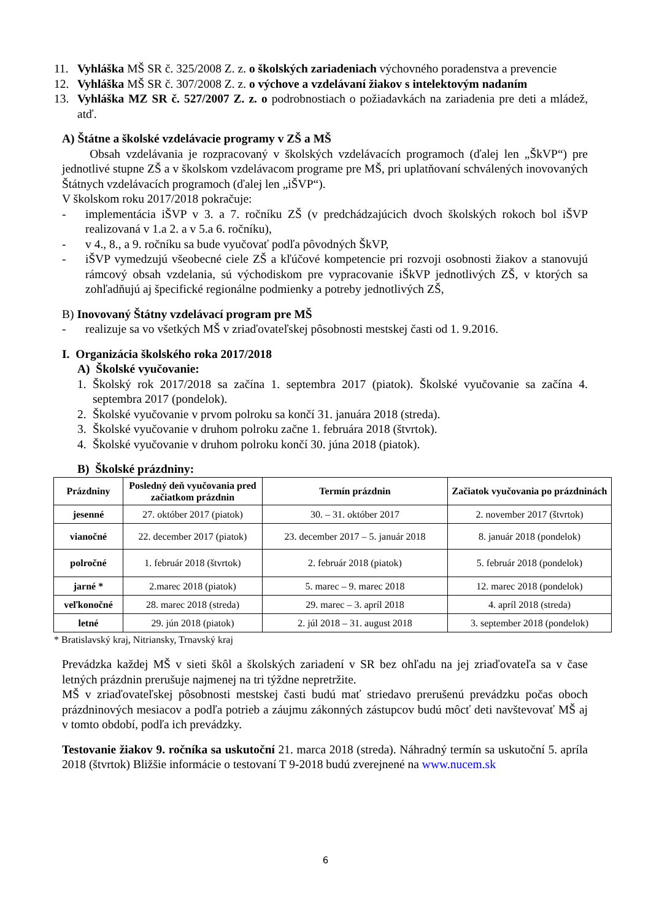11. Vyhláška MŠ SR č. 325/2008 Z. z. o školských zariadeniach výchovného poradenstva a prevencie
12. Vyhláška MŠ SR č. 307/2008 Z. z. o výchove a vzdelávaní žiakov s intelektovým nadaním
13. Vyhláška MZ SR č. 527/2007 Z. z. o podrobnostiach o požiadavkách na zariadenia pre deti a mládež, atď.
A) Štátne a školské vzdelávacie programy v ZŠ a MŠ
Obsah vzdelávania je rozpracovaný v školských vzdelávacích programoch (ďalej len „ŠkVP“) pre jednotlivé stupne ZŠ a v školskom vzdelávacom programe pre MŠ, pri uplatňovaní schválených inovovaných Štátnych vzdelávacích programoch (ďalej len „iŠVP“).
V školskom roku 2017/2018 pokračuje:
- implementácia iŠVP v 3. a 7. ročníku ZŠ (v predchádzajúcich dvoch školských rokoch bol iŠVP realizovaná v 1.a 2. a v 5.a 6. ročníku),
- v 4., 8., a 9. ročníku sa bude vyučovať podľa pôvodných ŠkVP,
- iŠVP vymedzujú všeobecné ciele ZŠ a kľúčové kompetencie pri rozvoji osobnosti žiakov a stanovujú rámcový obsah vzdelania, sú východiskom pre vypracovanie iŠkVP jednotlivých ZŠ, v ktorých sa zohľadňujú aj špecifické regionálne podmienky a potreby jednotlivých ZŠ,
B) Inovovaný Štátny vzdelávací program pre MŠ
- realizuje sa vo všetkých MŠ v zriaďovateľskej pôsobnosti mestskej časti od 1. 9.2016.
I. Organizácia školského roka 2017/2018
A) Školské vyučovanie:
1. Školský rok 2017/2018 sa začína 1. septembra 2017 (piatok). Školské vyučovanie sa začína 4. septembra 2017 (pondelok).
2. Školské vyučovanie v prvom polroku sa končí 31. januára 2018 (streda).
3. Školské vyučovanie v druhom polroku začne 1. februára 2018 (štvrtok).
4. Školské vyučovanie v druhom polroku končí 30. júna 2018 (piatok).
B) Školské prázdniny:
| Prázdniny | Posledný deň vyučovania pred začiatkom prázdnin | Termín prázdnin | Začiatok vyučovania po prázdninách |
| --- | --- | --- | --- |
| jesenné | 27. október 2017 (piatok) | 30. – 31. október 2017 | 2. november 2017 (štvrtok) |
| vianočné | 22. december 2017 (piatok) | 23. december 2017 – 5. január 2018 | 8. január 2018 (pondelok) |
| polročné | 1. február 2018 (štvrtok) | 2. február 2018 (piatok) | 5. február 2018 (pondelok) |
| jarné * | 2.marec 2018 (piatok) | 5. marec – 9. marec 2018 | 12. marec 2018 (pondelok) |
| veľkonočné | 28. marec 2018 (streda) | 29. marec – 3. apríl 2018 | 4. apríl 2018 (streda) |
| letné | 29. jún 2018 (piatok) | 2. júl 2018 – 31. august 2018 | 3. september 2018 (pondelok) |
* Bratislavský kraj, Nitriansky, Trnavský kraj
Prevádzka každej MŠ v sieti škôl a školských zariadení v SR bez ohľadu na jej zriaďovateľa sa v čase letných prázdnin prerušuje najmenej na tri týždne nepretržite.
MŠ v zriaďovateľskej pôsobnosti mestskej časti budú mať striedavo prerušenú prevádzku počas oboch prázdninových mesiacov a podľa potrieb a záujmu zákonných zástupcov budú môcť deti navštevovať MŠ aj v tomto období, podľa ich prevádzky.
Testovanie žiakov 9. ročníka sa uskutoční 21. marca 2018 (streda). Náhradný termín sa uskutoční 5. apríla 2018 (štvrtok) Bližšie informácie o testovaní T 9-2018 budú zverejnené na www.nucem.sk
6